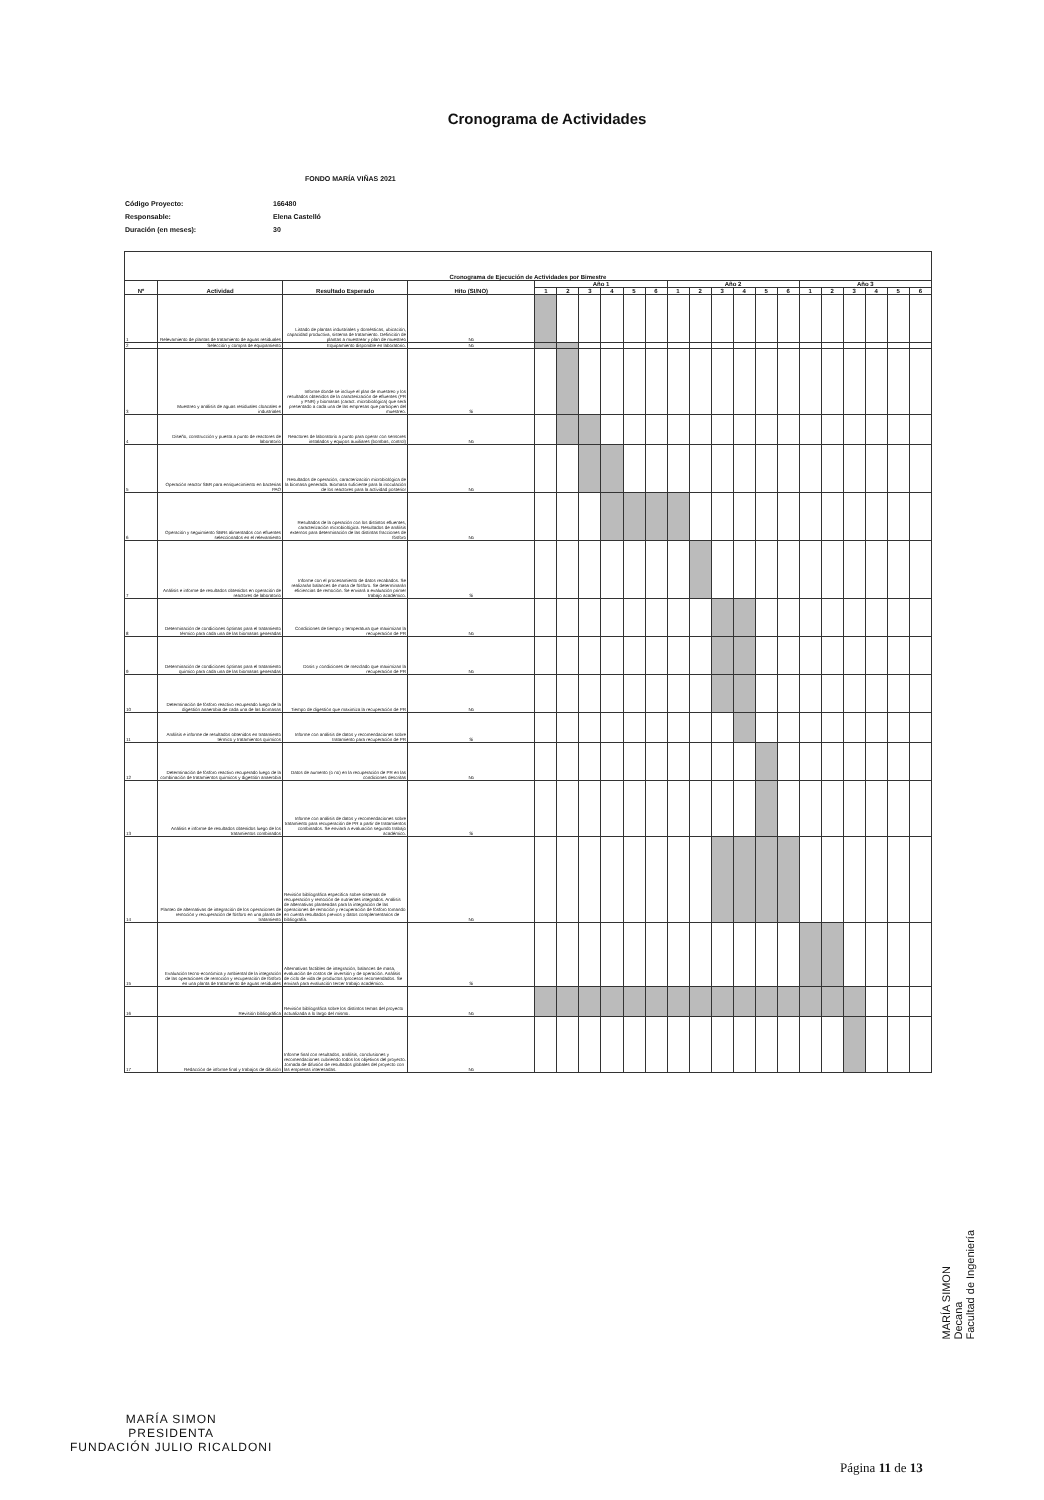Cronograma de Actividades
FONDO MARÍA VIÑAS 2021
Código Proyecto: 166480
Responsable: Elena Castelló
Duración (en meses): 30
| Cronograma de Ejecución de Actividades por Bimestre | | | | | | | | | | | | | | | | | | | | | |
| --- | --- | --- | --- | --- | --- | --- | --- | --- | --- | --- | --- | --- | --- | --- | --- | --- | --- | --- | --- | --- | --- |
| Nº | Actividad | Resultado Esperado | Hito (SI/NO) | Año 1 | | | | | | Año 2 | | | | | | Año 3 | | | | | |
| | | | | 1 | 2 | 3 | 4 | 5 | 6 | 1 | 2 | 3 | 4 | 5 | 6 | 1 | 2 | 3 | 4 | 5 | 6 |
| 1 | Relevamiento de plantas de tratamiento de aguas residuales | Listado de plantas industriales y domésticas, ubicación, capacidad productiva, sistema de tratamiento. Definición de plantas a muestrear y plan de muestreo | No | | | | | | | | | | | | | | | | | | |
| 2 | Selección y compra de equipamiento | Equipamiento disponible en laboratorio. | No | | | | | | | | | | | | | | | | | | |
| 3 | Muestreo y análisis de aguas residuales cloacales e industriales | Informe donde se incluye el plan de muestreo y los resultados obtenidos de la caracterización de efluentes (PR y PNR) y biomasas (caract. microbiológica) que será presentado a cada una de las empresas que participen del muestreo. | Si | | | | | | | | | | | | | | | | | | |
| 4 | Diseño, construcción y puesta a punto de reactores de laboratorio | Reactores de laboratorio a punto para operar con sensores instalados y equipos auxiliares (bombas, control) | No | | | | | | | | | | | | | | | | | | |
| 5 | Operación reactor SBR para enriquecimiento en bacterias PAO | Resultados de operación, caracterización microbiológica de la biomasa generada. Biomasa suficiente para la inoculación de los reactores para la actividad posterior | No | | | | | | | | | | | | | | | | | | |
| 6 | Operación y seguimiento SBRs alimentados con efluentes seleccionados en el relevamiento | Resultados de la operación con los distintos efluentes, caracterización microbiológica. Resultados de análisis externos para determinación de las distintas fracciones de fósforo | No | | | | | | | | | | | | | | | | | | |
| 7 | Análisis e informe de resultados obtenidos en operación de reactores de laboratorio | Informe con el procesamiento de datos recabados. Se realizarán balances de masa de fósforo. Se determinarán eficiencias de remoción. Se enviará a evaluación primer trabajo académico. | Si | | | | | | | | | | | | | | | | | | |
| 8 | Determinación de condiciones óptimas para el tratamiento térmico para cada una de las biomasas generadas | Condiciones de tiempo y temperatura que maximizan la recuperación de PR | No | | | | | | | | | | | | | | | | | | |
| 9 | Determinación de condiciones óptimas para el tratamiento químico para cada una de las biomasas generadas | Dosis y condiciones de mezclado que maximizan la recuperación de PR | No | | | | | | | | | | | | | | | | | | |
| 10 | Determinación de fósforo reactivo recuperado luego de la digestión anaerobia de cada una de las biomasas | Tiempo de digestión que maximiza la recuperación de PR | No | | | | | | | | | | | | | | | | | | |
| 11 | Análisis e informe de resultados obtenidos en tratamiento térmico y tratamientos químicos | Informe con análisis de datos y recomendaciones sobre tratamiento para recuperación de PR | Si | | | | | | | | | | | | | | | | | | |
| 12 | Determinación de fósforo reactivo recuperado luego de la combinación de tratamientos químicos y digestión anaerobia | Datos de aumento (o no) en la recuperación de PR en las condiciones descritas | No | | | | | | | | | | | | | | | | | | |
| 13 | Análisis e informe de resultados obtenidos luego de los tratamientos combinados | Informe con análisis de datos y recomendaciones sobre tratamiento para recuperación de PR a partir de tratamientos combinados. Se enviará a evaluación segundo trabajo académico. | Si | | | | | | | | | | | | | | | | | | |
| 14 | Planteo de alternativas de integración de los operaciones de remoción y recuperación de fósforo en una planta de tratamiento | Revisión bibliográfica específica sobre sistemas de recuperación y remoción de nutrientes integrados. Análisis de alternativas planteadas para la integración de las operaciones de remoción y recuperación de fósforo tomando en cuenta resultados previos y datos complementarios de bibliografía. | No | | | | | | | | | | | | | | | | | | |
| 15 | Evaluación tecno-económica y ambiental de la integración de las operaciones de remoción y recuperación de fósforo en una planta de tratamiento de aguas residuales | Alternativas factibles de integración, balances de masa, evaluación de costos de inversión y de operación. Análisis de ciclo de vida de productos /procesos recomendados. Se enviará para evaluación tercer trabajo académico. | Si | | | | | | | | | | | | | | | | | | |
| 16 | Revisión bibliográfica | Revisión bibliográfica sobre los distintos temas del proyecto actualizada a lo largo del mismo. | No | | | | | | | | | | | | | | | | | | |
| 17 | Redacción de informe final y trabajos de difusión | Informe final con resultados, análisis, conclusiones y recomendaciones cubriendo todos los objetivos del proyecto. Jornada de difusión de resultados globales del proyecto con las empresas interesadas. | No | | | | | | | | | | | | | | | | | | |
MARÍA SIMON
Decana
Facultad de Ingeniería
MARÍA SIMON
PRESIDENTA
FUNDACIÓN JULIO RICALDONI
Página 11 de 13